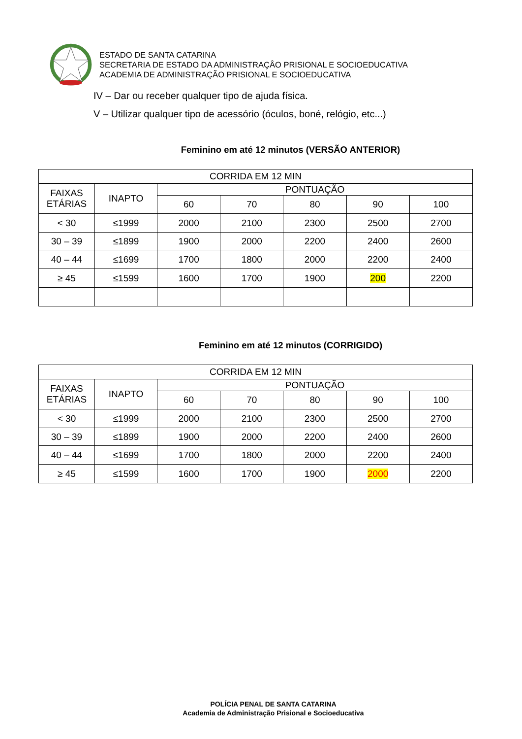ESTADO DE SANTA CATARINA
SECRETARIA DE ESTADO DA ADMINISTRAÇÂO PRISIONAL E SOCIOEDUCATIVA
ACADEMIA DE ADMINISTRAÇÃO PRISIONAL E SOCIOEDUCATIVA
IV – Dar ou receber qualquer tipo de ajuda física.
V – Utilizar qualquer tipo de acessório (óculos, boné, relógio, etc...)
Feminino em até 12 minutos (VERSÃO ANTERIOR)
| CORRIDA EM 12 MIN | | | | | | |
| --- | --- | --- | --- | --- | --- | --- |
| FAIXAS ETÁRIAS | INAPTO | PONTUAÇÃO | | | | |
| | | 60 | 70 | 80 | 90 | 100 |
| < 30 | ≤1999 | 2000 | 2100 | 2300 | 2500 | 2700 |
| 30 – 39 | ≤1899 | 1900 | 2000 | 2200 | 2400 | 2600 |
| 40 – 44 | ≤1699 | 1700 | 1800 | 2000 | 2200 | 2400 |
| ≥ 45 | ≤1599 | 1600 | 1700 | 1900 | 200 | 2200 |
Feminino em até 12 minutos (CORRIGIDO)
| CORRIDA EM 12 MIN | | | | | | |
| --- | --- | --- | --- | --- | --- | --- |
| FAIXAS ETÁRIAS | INAPTO | PONTUAÇÃO | | | | |
| | | 60 | 70 | 80 | 90 | 100 |
| < 30 | ≤1999 | 2000 | 2100 | 2300 | 2500 | 2700 |
| 30 – 39 | ≤1899 | 1900 | 2000 | 2200 | 2400 | 2600 |
| 40 – 44 | ≤1699 | 1700 | 1800 | 2000 | 2200 | 2400 |
| ≥ 45 | ≤1599 | 1600 | 1700 | 1900 | 2000 | 2200 |
POLÍCIA PENAL DE SANTA CATARINA
Academia de Administração Prisional e Socioeducativa